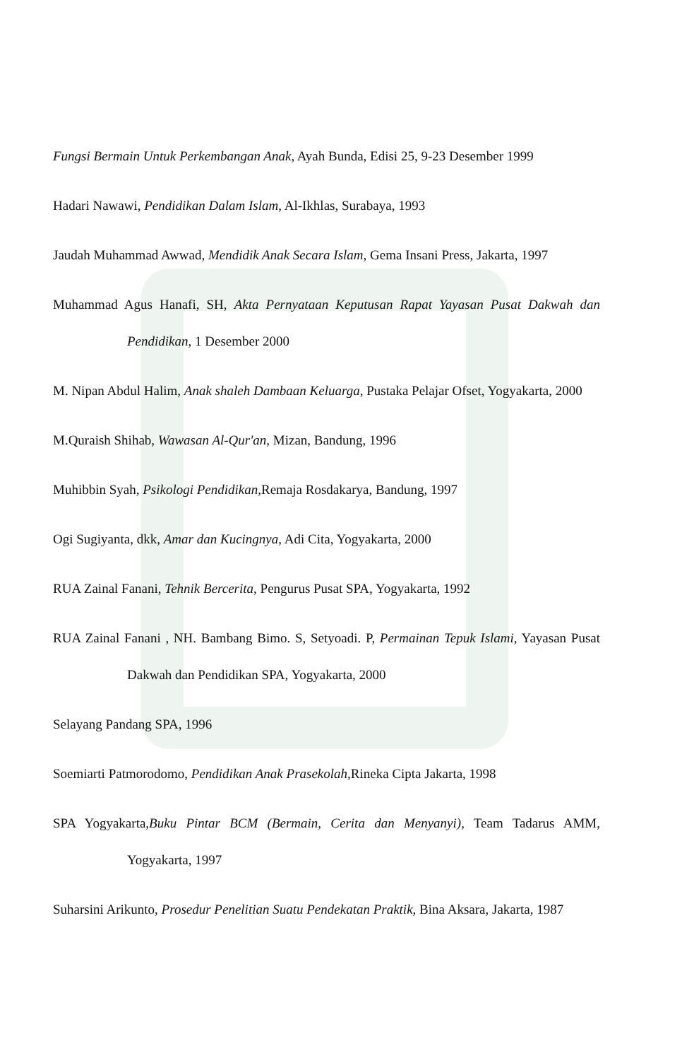Fungsi Bermain Untuk Perkembangan Anak, Ayah Bunda, Edisi 25, 9-23 Desember 1999
Hadari Nawawi, Pendidikan Dalam Islam, Al-Ikhlas, Surabaya, 1993
Jaudah Muhammad Awwad, Mendidik Anak Secara Islam, Gema Insani Press, Jakarta, 1997
Muhammad Agus Hanafi, SH, Akta Pernyataan Keputusan Rapat Yayasan Pusat Dakwah dan Pendidikan, 1 Desember 2000
M. Nipan Abdul Halim, Anak shaleh Dambaan Keluarga, Pustaka Pelajar Ofset, Yogyakarta, 2000
M.Quraish Shihab, Wawasan Al-Qur'an, Mizan, Bandung, 1996
Muhibbin Syah, Psikologi Pendidikan, Remaja Rosdakarya, Bandung, 1997
Ogi Sugiyanta, dkk, Amar dan Kucingnya, Adi Cita, Yogyakarta, 2000
RUA Zainal Fanani, Tehnik Bercerita, Pengurus Pusat SPA, Yogyakarta, 1992
RUA Zainal Fanani , NH. Bambang Bimo. S, Setyoadi. P, Permainan Tepuk Islami, Yayasan Pusat Dakwah dan Pendidikan SPA, Yogyakarta, 2000
Selayang Pandang SPA, 1996
Soemiarti Patmorodomo, Pendidikan Anak Prasekolah, Rineka Cipta Jakarta, 1998
SPA Yogyakarta,Buku Pintar BCM (Bermain, Cerita dan Menyanyi), Team Tadarus AMM, Yogyakarta, 1997
Suharsini Arikunto, Prosedur Penelitian Suatu Pendekatan Praktik, Bina Aksara, Jakarta, 1987